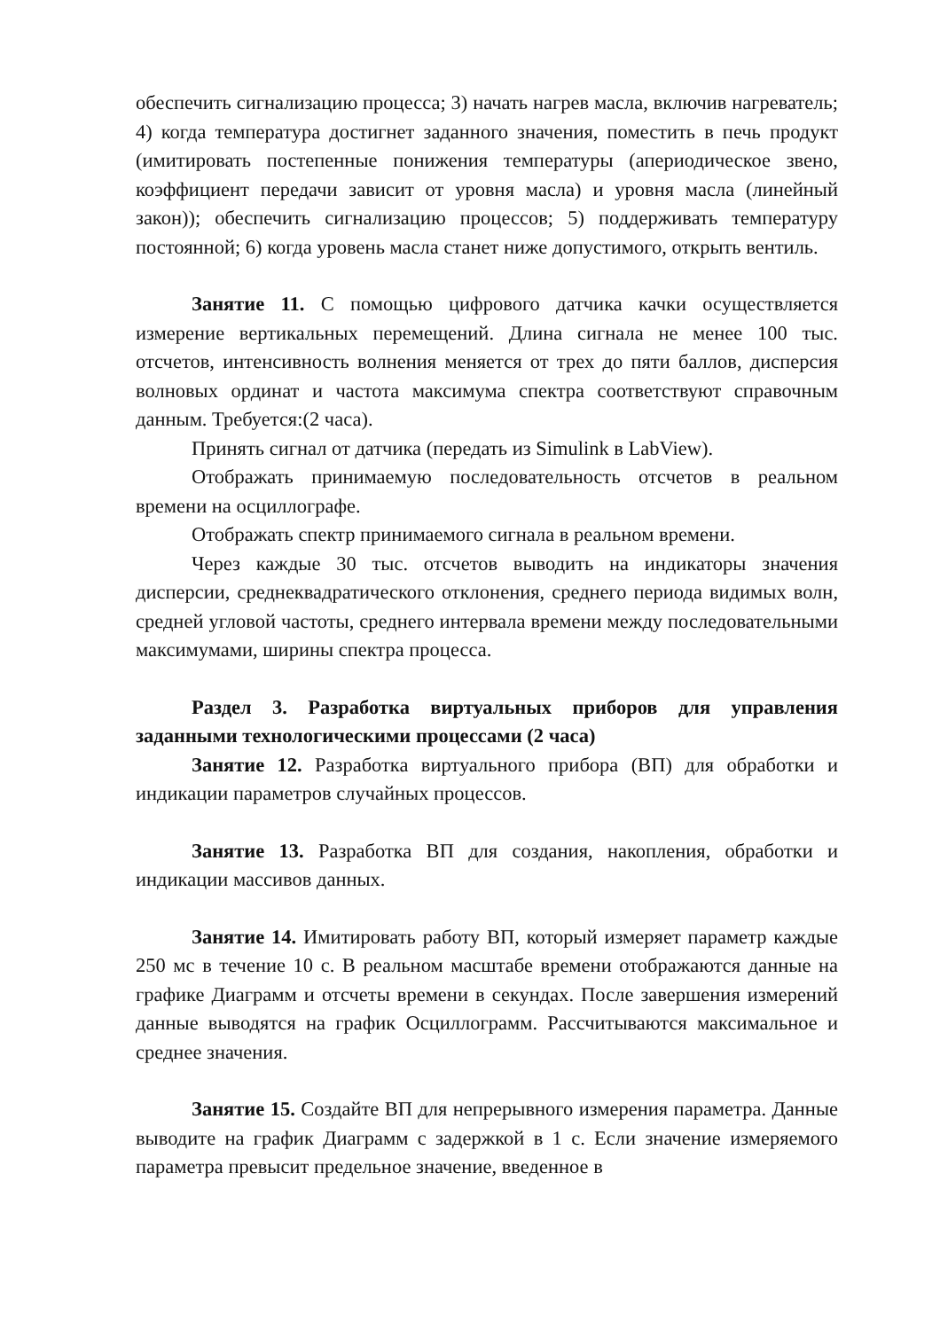обеспечить сигнализацию процесса; 3) начать нагрев масла, включив нагреватель; 4) когда температура достигнет заданного значения, поместить в печь продукт (имитировать постепенные понижения температуры (апериодическое звено, коэффициент передачи зависит от уровня масла) и уровня масла (линейный закон)); обеспечить сигнализацию процессов; 5) поддерживать температуру постоянной; 6) когда уровень масла станет ниже допустимого, открыть вентиль.
Занятие 11. С помощью цифрового датчика качки осуществляется измерение вертикальных перемещений. Длина сигнала не менее 100 тыс. отсчетов, интенсивность волнения меняется от трех до пяти баллов, дисперсия волновых ординат и частота максимума спектра соответствуют справочным данным. Требуется:(2 часа).
Принять сигнал от датчика (передать из Simulink в LabView).
Отображать принимаемую последовательность отсчетов в реальном времени на осциллографе.
Отображать спектр принимаемого сигнала в реальном времени.
Через каждые 30 тыс. отсчетов выводить на индикаторы значения дисперсии, среднеквадратического отклонения, среднего периода видимых волн, средней угловой частоты, среднего интервала времени между последовательными максимумами, ширины спектра процесса.
Раздел 3. Разработка виртуальных приборов для управления заданными технологическими процессами (2 часа)
Занятие 12. Разработка виртуального прибора (ВП) для обработки и индикации параметров случайных процессов.
Занятие 13. Разработка ВП для создания, накопления, обработки и индикации массивов данных.
Занятие 14. Имитировать работу ВП, который измеряет параметр каждые 250 мс в течение 10 с. В реальном масштабе времени отображаются данные на графике Диаграмм и отсчеты времени в секундах. После завершения измерений данные выводятся на график Осциллограмм. Рассчитываются максимальное и среднее значения.
Занятие 15. Создайте ВП для непрерывного измерения параметра. Данные выводите на график Диаграмм с задержкой в 1 с. Если значение измеряемого параметра превысит предельное значение, введенное в